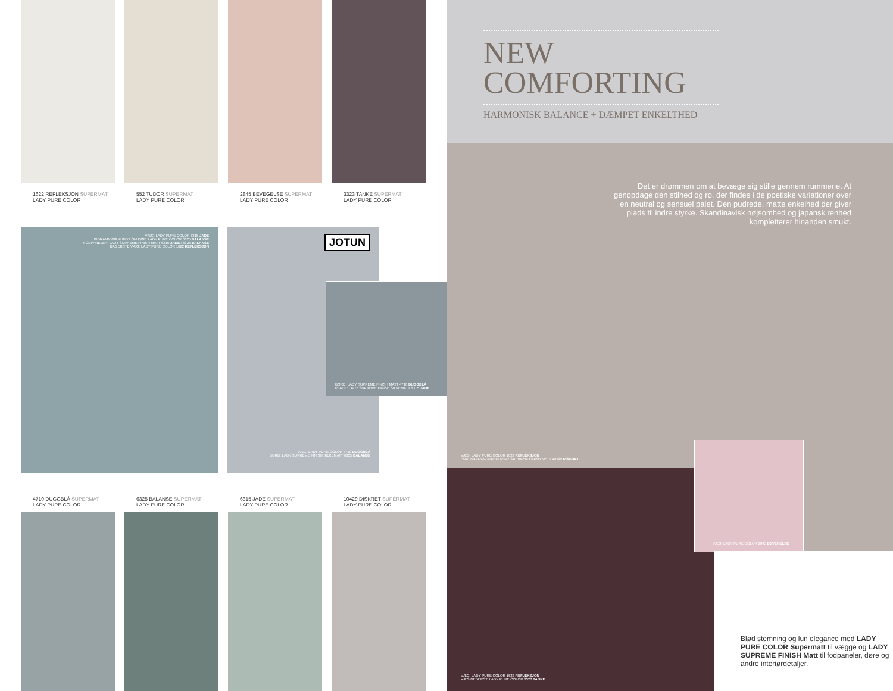1622 REFLEKSJON SUPERMAT
LADY PURE COLOR
552 TUDOR SUPERMAT
LADY PURE COLOR
2845 BEVEGELSE SUPERMAT
LADY PURE COLOR
3323 TANKE SUPERMAT
LADY PURE COLOR
VÆG: LADY PURE COLOR 6315 JADE
INDRAMNING RUNDT OM DØR: LADY PURE COLOR 6325 BALANSE
FODPANELER: LADY SUPREME FINISH MATT 6315 JADE / 6325 BALANSE
BAGERSTE VÆG: LADY PURE COLOR 1622 REFLEKSJON
JOTUN
BORD: LADY SUPREME FINISH MATT 4710 DUGGBLÅ
PLADE: LADY SUPREME FINISH SILKEMATT 6315 JADE
VÆG: LADY PURE COLOR 4710 DUGGBLÅ
BORD: LADY SUPREME FINISH SILKEMATT 6325 BALANSE
4710 DUGGBLÅ SUPERMAT
LADY PURE COLOR
6325 BALANSE SUPERMAT
LADY PURE COLOR
6315 JADE SUPERMAT
LADY PURE COLOR
10429 DISKRET SUPERMAT
LADY PURE COLOR
NEW
COMFORTING
HARMONISK BALANCE + DÆMPET ENKELTHED
Det er drømmen om at bevæge sig stille gennem rummene. At genopdage den stilhed og ro, der findes i de poetiske variationer over en neutral og sensuel palet. Den pudrede, matte enkelhed der giver plads til indre styrke. Skandinavisk nøjsomhed og japansk renhed kompletterer hinanden smukt.
VÆG: LADY PURE COLOR 1622 REFLEKSJON
FODPANEL OG BÆNK: LADY SUPREME FINISH MATT 10429 DISKRET
VÆG: LADY PURE COLOR 1622 REFLEKSJON
VÆG NEDERST: LADY PURE COLOR 3323 TANKE
VÆG: LADY PURE COLOR 2845 BEVEGELSE
Blød stemning og lun elegance med LADY PURE COLOR Supermatt til vægge og LADY SUPREME FINISH Matt til fodpaneler, døre og andre interiørdetaljer.